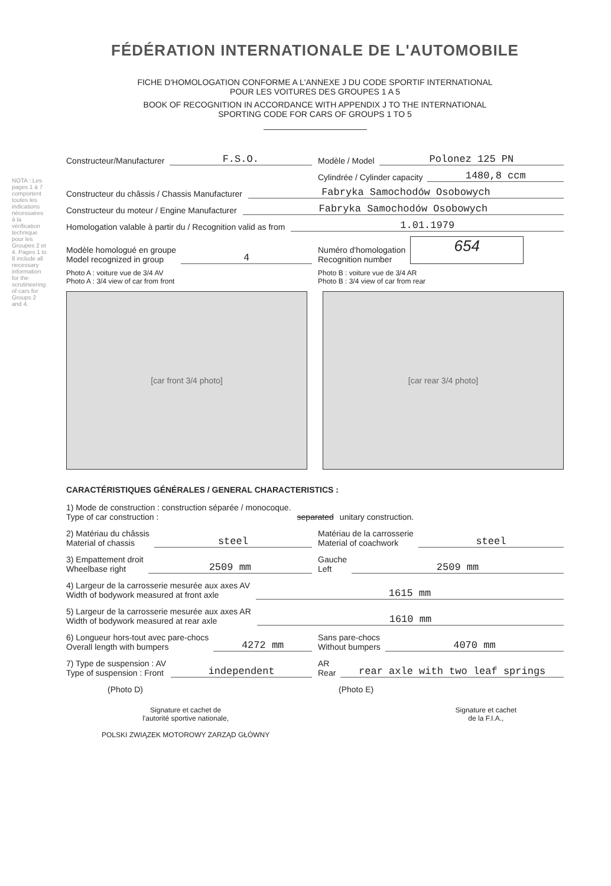NOTA : Les pages 1 à 7 comportent toutes les indications nécessaires à la vérification technique pour les Groupes 2 et 4. Pages 1 to 8 include all necessary information for the scrutineering of cars for Groups 2 and 4.
FÉDÉRATION INTERNATIONALE DE L'AUTOMOBILE
FICHE D'HOMOLOGATION CONFORME A L'ANNEXE J DU CODE SPORTIF INTERNATIONAL
POUR LES VOITURES DES GROUPES 1 A 5
BOOK OF RECOGNITION IN ACCORDANCE WITH APPENDIX J TO THE INTERNATIONAL
SPORTING CODE FOR CARS OF GROUPS 1 TO 5
Constructeur/Manufacturer F.S.O.
Modèle / Model Polonez 125 PN
Cylindrée / Cylinder capacity 1480,8 ccm
Constructeur du châssis / Chassis Manufacturer Fabryka Samochodów Osobowych
Constructeur du moteur / Engine Manufacturer Fabryka Samochodów Osobowych
Homologation valable à partir du / Recognition valid as from 1.01.1979
Modèle homologué en groupe
Model recognized in group 4
Numéro d'homologation
Recognition number 654
Photo A : voiture vue de 3/4 AV
Photo A : 3/4 view of car from front
Photo B : voiture vue de 3/4 AR
Photo B : 3/4 view of car from rear
[car front 3/4 photo] [car rear 3/4 photo]
CARACTÉRISTIQUES GÉNÉRALES / GENERAL CHARACTERISTICS :
1) Mode de construction : construction séparée / monocoque.
Type of car construction : separated unitary construction.
2) Matériau du châssis
Material of chassis steel
Matériau de la carrosserie
Material of coachwork steel
3) Empattement droit
Wheelbase right 2509 mm
Gauche
Left 2509 mm
4) Largeur de la carrosserie mesurée aux axes AV
Width of bodywork measured at front axle 1615 mm
5) Largeur de la carrosserie mesurée aux axes AR
Width of bodywork measured at rear axle 1610 mm
6) Longueur hors-tout avec pare-chocs
Overall length with bumpers 4272 mm
Sans pare-chocs
Without bumpers 4070 mm
7) Type de suspension : AV
Type of suspension : Front independent
AR
Rear rear axle with two leaf springs
(Photo D)
(Photo E)
Signature et cachet de
l'autorité sportive nationale,
POLSKI ZWIĄZEK MOTOROWY ZARZĄD GŁÓWNY
Signature et cachet
de la F.I.A.,